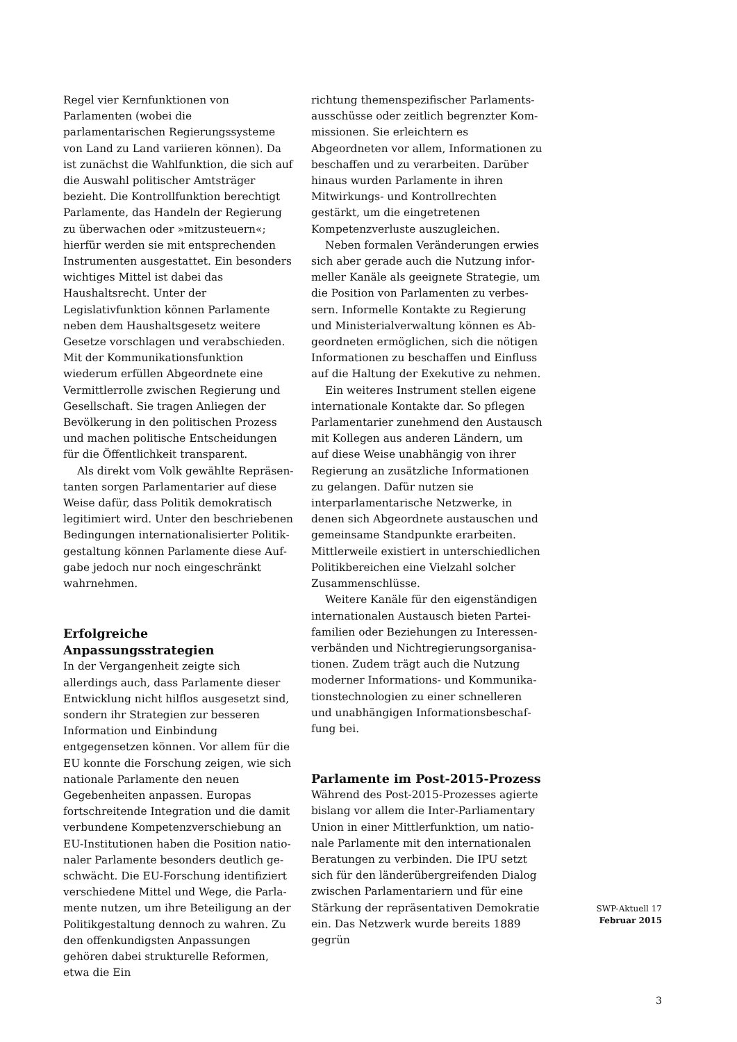Regel vier Kernfunktionen von Parlamenten (wobei die parlamentarischen Regierungs­systeme von Land zu Land variieren kön­nen). Da ist zunächst die Wahlfunktion, die sich auf die Auswahl politischer Amtsträger bezieht. Die Kontrollfunktion berechtigt Parlamente, das Handeln der Regierung zu überwachen oder »mitzusteuern«; hierfür werden sie mit entsprechenden Instrumen­ten ausgestattet. Ein besonders wichtiges Mittel ist dabei das Haushaltsrecht. Unter der Legislativfunktion können Parlamente neben dem Haushaltsgesetz weitere Gesetze vorschlagen und verabschieden. Mit der Kommunikationsfunktion wiederum er­füllen Abgeordnete eine Vermittlerrolle zwischen Regierung und Gesellschaft. Sie tragen Anliegen der Bevölkerung in den politischen Prozess und machen politische Entscheidungen für die Öffentlichkeit transparent.
Als direkt vom Volk gewählte Repräsen­tanten sorgen Parlamentarier auf diese Weise dafür, dass Politik demokratisch legitimiert wird. Unter den beschriebenen Bedingungen internationalisierter Politik­gestaltung können Parlamente diese Auf­gabe jedoch nur noch eingeschränkt wahr­nehmen.
Erfolgreiche Anpassungsstrategien
In der Vergangenheit zeigte sich allerdings auch, dass Parlamente dieser Entwicklung nicht hilflos ausgesetzt sind, sondern ihr Strategien zur besseren Information und Einbindung entgegensetzen können. Vor allem für die EU konnte die Forschung zeigen, wie sich nationale Parlamente den neuen Gegebenheiten anpassen. Europas fortschreitende Integration und die damit verbundene Kompetenzverschiebung an EU-Institutionen haben die Position natio­naler Parlamente besonders deutlich ge­schwächt. Die EU-Forschung identifiziert verschiedene Mittel und Wege, die Parla­mente nutzen, um ihre Beteiligung an der Politikgestaltung dennoch zu wahren. Zu den offenkundigsten Anpassungen gehören dabei strukturelle Reformen, etwa die Ein­
richtung themenspezifischer Parlaments­ausschüsse oder zeitlich begrenzter Kom­missionen. Sie erleichtern es Abgeordneten vor allem, Informationen zu beschaffen und zu verarbeiten. Darüber hinaus wur­den Parlamente in ihren Mitwirkungs- und Kontrollrechten gestärkt, um die eingetre­tenen Kompetenzverluste auszugleichen.
Neben formalen Veränderungen erwies sich aber gerade auch die Nutzung infor­meller Kanäle als geeignete Strategie, um die Position von Parlamenten zu verbes­sern. Informelle Kontakte zu Regierung und Ministerialverwaltung können es Ab­geordneten ermöglichen, sich die nötigen Informationen zu beschaffen und Einfluss auf die Haltung der Exekutive zu nehmen.
Ein weiteres Instrument stellen eigene internationale Kontakte dar. So pflegen Par­lamentarier zunehmend den Austausch mit Kollegen aus anderen Ländern, um auf die­se Weise unabhängig von ihrer Regierung an zusätzliche Informationen zu gelangen. Dafür nutzen sie interparlamentarische Netzwerke, in denen sich Abgeordnete aus­tauschen und gemeinsame Standpunkte erarbeiten. Mittlerweile existiert in unter­schiedlichen Politikbereichen eine Vielzahl solcher Zusammenschlüsse.
Weitere Kanäle für den eigenständigen internationalen Austausch bieten Partei­familien oder Beziehungen zu Interessen­verbänden und Nichtregierungsorganisa­tionen. Zudem trägt auch die Nutzung moderner Informations- und Kommunika­tionstechnologien zu einer schnelleren und unabhängigen Informationsbeschaf­fung bei.
Parlamente im Post-2015-Prozess
Während des Post-2015-Prozesses agierte bislang vor allem die Inter-Parliamentary Union in einer Mittlerfunktion, um natio­nale Parlamente mit den internationalen Beratungen zu verbinden. Die IPU setzt sich für den länderübergreifenden Dialog zwi­schen Parlamentariern und für eine Stär­kung der repräsentativen Demokratie ein. Das Netzwerk wurde bereits 1889 gegrün­
SWP-Aktuell 17
Februar 2015
3